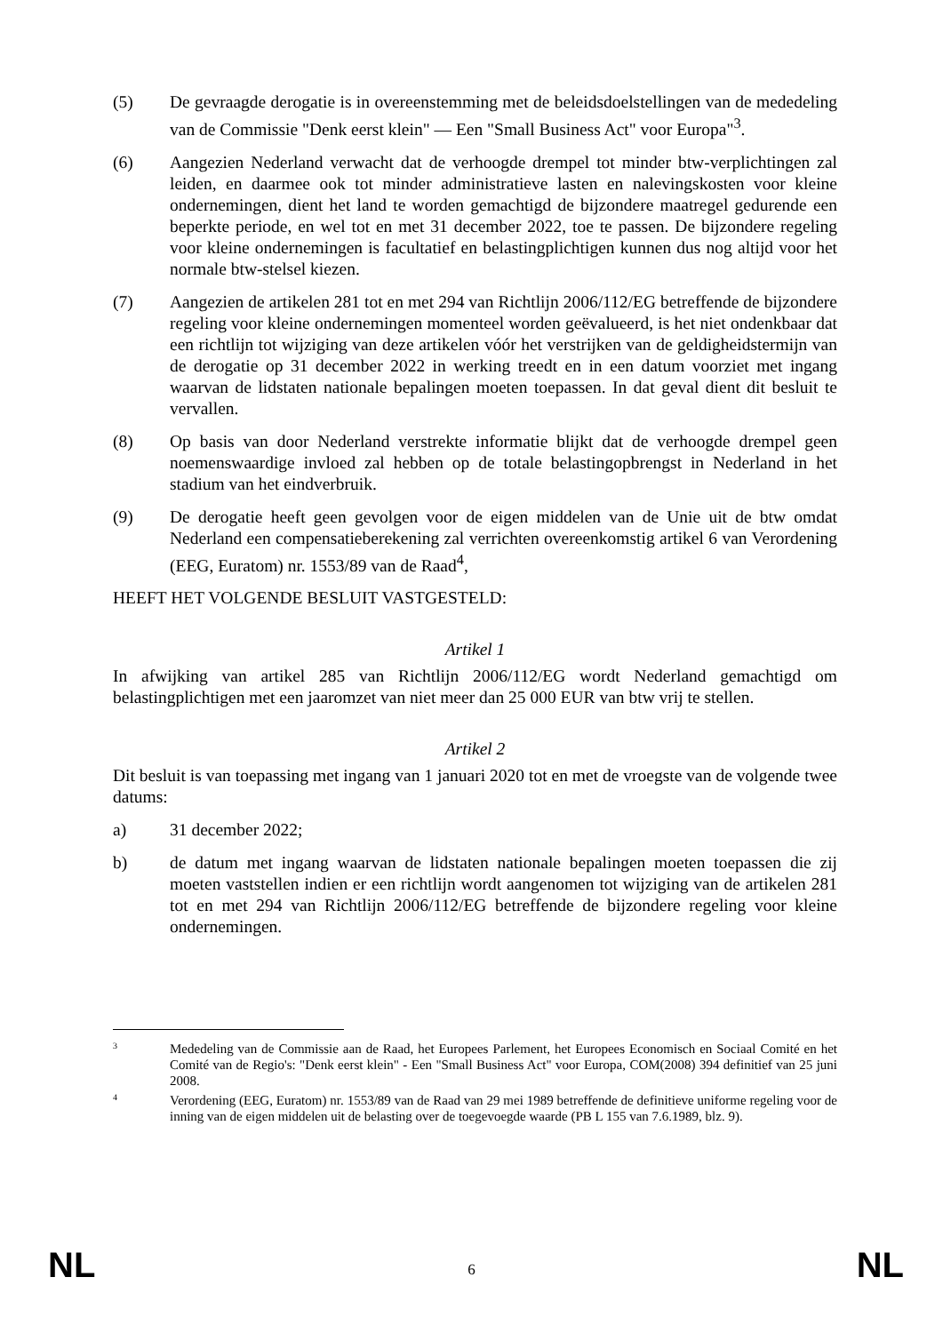(5) De gevraagde derogatie is in overeenstemming met de beleidsdoelstellingen van de mededeling van de Commissie "Denk eerst klein" — Een "Small Business Act" voor Europa"<sup>3</sup>.
(6) Aangezien Nederland verwacht dat de verhoogde drempel tot minder btw-verplichtingen zal leiden, en daarmee ook tot minder administratieve lasten en nalevingskosten voor kleine ondernemingen, dient het land te worden gemachtigd de bijzondere maatregel gedurende een beperkte periode, en wel tot en met 31 december 2022, toe te passen. De bijzondere regeling voor kleine ondernemingen is facultatief en belastingplichtigen kunnen dus nog altijd voor het normale btw-stelsel kiezen.
(7) Aangezien de artikelen 281 tot en met 294 van Richtlijn 2006/112/EG betreffende de bijzondere regeling voor kleine ondernemingen momenteel worden geëvalueerd, is het niet ondenkbaar dat een richtlijn tot wijziging van deze artikelen vóór het verstrijken van de geldigheidstermijn van de derogatie op 31 december 2022 in werking treedt en in een datum voorziet met ingang waarvan de lidstaten nationale bepalingen moeten toepassen. In dat geval dient dit besluit te vervallen.
(8) Op basis van door Nederland verstrekte informatie blijkt dat de verhoogde drempel geen noemenswaardige invloed zal hebben op de totale belastingopbrengst in Nederland in het stadium van het eindverbruik.
(9) De derogatie heeft geen gevolgen voor de eigen middelen van de Unie uit de btw omdat Nederland een compensatieberekening zal verrichten overeenkomstig artikel 6 van Verordening (EEG, Euratom) nr. 1553/89 van de Raad<sup>4</sup>,
HEEFT HET VOLGENDE BESLUIT VASTGESTELD:
Artikel 1
In afwijking van artikel 285 van Richtlijn 2006/112/EG wordt Nederland gemachtigd om belastingplichtigen met een jaaromzet van niet meer dan 25 000 EUR van btw vrij te stellen.
Artikel 2
Dit besluit is van toepassing met ingang van 1 januari 2020 tot en met de vroegste van de volgende twee datums:
a) 31 december 2022;
b) de datum met ingang waarvan de lidstaten nationale bepalingen moeten toepassen die zij moeten vaststellen indien er een richtlijn wordt aangenomen tot wijziging van de artikelen 281 tot en met 294 van Richtlijn 2006/112/EG betreffende de bijzondere regeling voor kleine ondernemingen.
3
Mededeling van de Commissie aan de Raad, het Europees Parlement, het Europees Economisch en Sociaal Comité en het Comité van de Regio's: "Denk eerst klein" - Een "Small Business Act" voor Europa, COM(2008) 394 definitief van 25 juni 2008.
4
Verordening (EEG, Euratom) nr. 1553/89 van de Raad van 29 mei 1989 betreffende de definitieve uniforme regeling voor de inning van de eigen middelen uit de belasting over de toegevoegde waarde (PB L 155 van 7.6.1989, blz. 9).
NL 6 NL